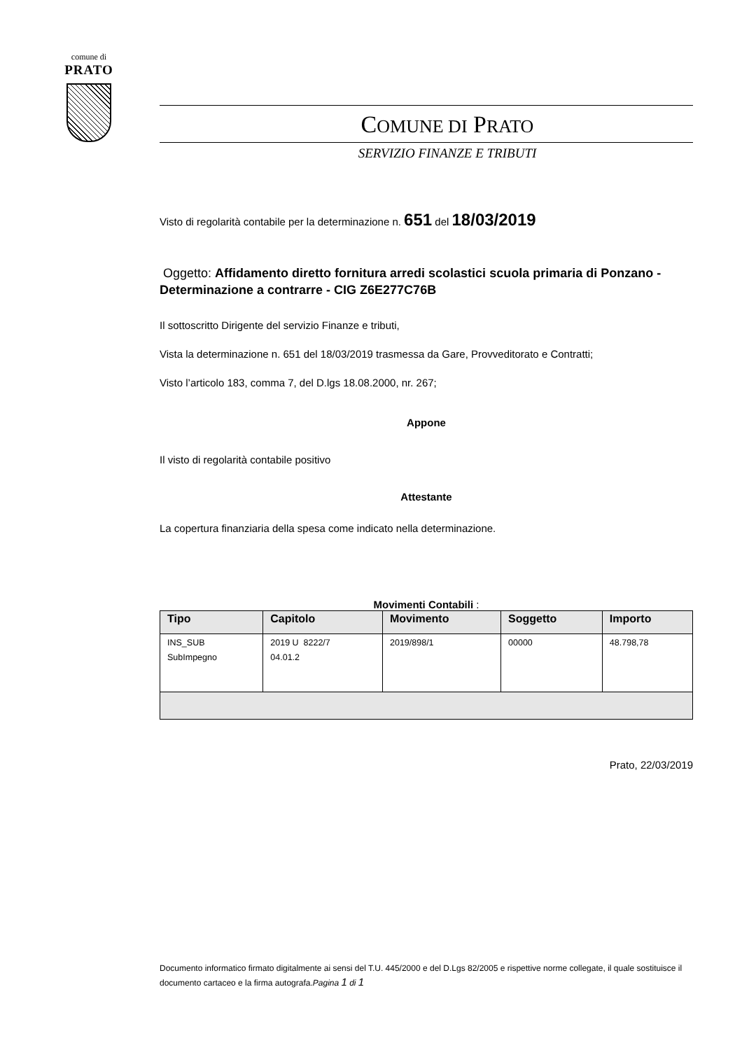comune di
PRATO
COMUNE DI PRATO
SERVIZIO FINANZE E TRIBUTI
Visto di regolarità contabile per la determinazione n. 651 del 18/03/2019
Oggetto: Affidamento diretto fornitura arredi scolastici scuola primaria di Ponzano - Determinazione a contrarre - CIG Z6E277C76B
Il sottoscritto Dirigente del servizio Finanze e tributi,
Vista la determinazione n. 651 del 18/03/2019 trasmessa da Gare, Provveditorato e Contratti;
Visto l’articolo 183, comma 7, del D.lgs 18.08.2000, nr. 267;
Appone
Il visto di regolarità contabile positivo
Attestante
La copertura finanziaria della spesa come indicato nella determinazione.
Movimenti Contabili :
| Tipo | Capitolo | Movimento | Soggetto | Importo |
| --- | --- | --- | --- | --- |
| INS_SUB SubImpegno | 2019 U 8222/7 04.01.2 | 2019/898/1 | 00000 | 48.798,78 |
Prato, 22/03/2019
Documento informatico firmato digitalmente ai sensi del T.U. 445/2000 e del D.Lgs 82/2005 e rispettive norme collegate, il quale sostituisce il documento cartaceo e la firma autografa.Pagina 1 di 1